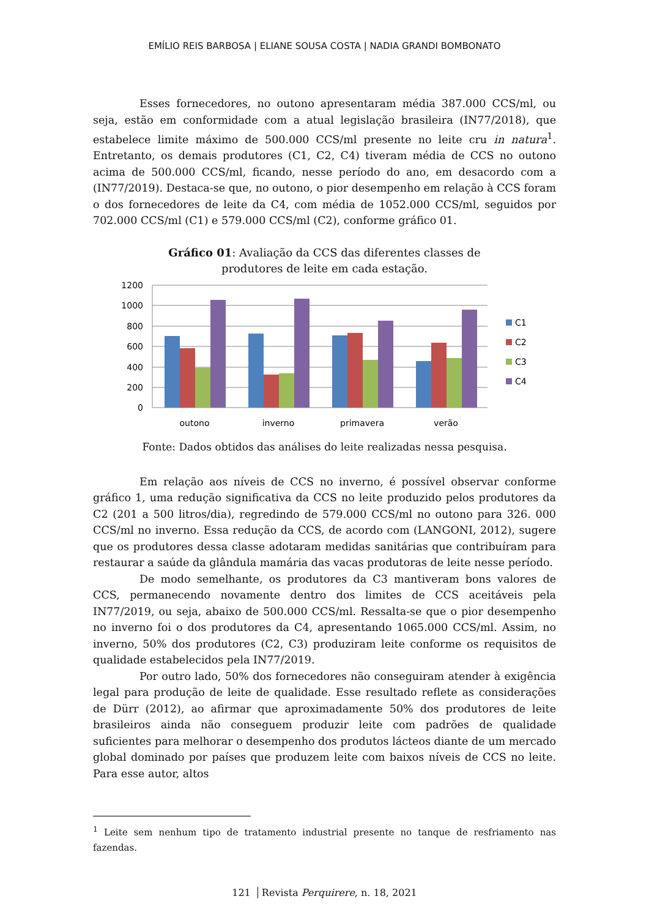EMÍLIO REIS BARBOSA | ELIANE SOUSA COSTA | NADIA GRANDI BOMBONATO
Esses fornecedores, no outono apresentaram média 387.000 CCS/ml, ou seja, estão em conformidade com a atual legislação brasileira (IN77/2018), que estabelece limite máximo de 500.000 CCS/ml presente no leite cru in natura<sup>1</sup>. Entretanto, os demais produtores (C1, C2, C4) tiveram média de CCS no outono acima de 500.000 CCS/ml, ficando, nesse período do ano, em desacordo com a (IN77/2019). Destaca-se que, no outono, o pior desempenho em relação à CCS foram o dos fornecedores de leite da C4, com média de 1052.000 CCS/ml, seguidos por 702.000 CCS/ml (C1) e 579.000 CCS/ml (C2), conforme gráfico 01.
Gráfico 01: Avaliação da CCS das diferentes classes de
produtores de leite em cada estação.
1200
1000
800
600
400
200
0
outono
inverno
primavera
verão
C1
C2
C3
C4
Fonte: Dados obtidos das análises do leite realizadas nessa pesquisa.
Em relação aos níveis de CCS no inverno, é possível observar conforme gráfico 1, uma redução significativa da CCS no leite produzido pelos produtores da C2 (201 a 500 litros/dia), regredindo de 579.000 CCS/ml no outono para 326. 000 CCS/ml no inverno. Essa redução da CCS, de acordo com (LANGONI, 2012), sugere que os produtores dessa classe adotaram medidas sanitárias que contribuíram para restaurar a saúde da glândula mamária das vacas produtoras de leite nesse período.
De modo semelhante, os produtores da C3 mantiveram bons valores de CCS, permanecendo novamente dentro dos limites de CCS aceitáveis pela IN77/2019, ou seja, abaixo de 500.000 CCS/ml. Ressalta-se que o pior desempenho no inverno foi o dos produtores da C4, apresentando 1065.000 CCS/ml. Assim, no inverno, 50% dos produtores (C2, C3) produziram leite conforme os requisitos de qualidade estabelecidos pela IN77/2019.
Por outro lado, 50% dos fornecedores não conseguiram atender à exigência legal para produção de leite de qualidade. Esse resultado reflete as considerações de Dürr (2012), ao afirmar que aproximadamente 50% dos produtores de leite brasileiros ainda não conseguem produzir leite com padrões de qualidade suficientes para melhorar o desempenho dos produtos lácteos diante de um mercado global dominado por países que produzem leite com baixos níveis de CCS no leite. Para esse autor, altos
<sup>1</sup> Leite sem nenhum tipo de tratamento industrial presente no tanque de resfriamento nas fazendas.
121 Revista Perquirere, n. 18, 2021